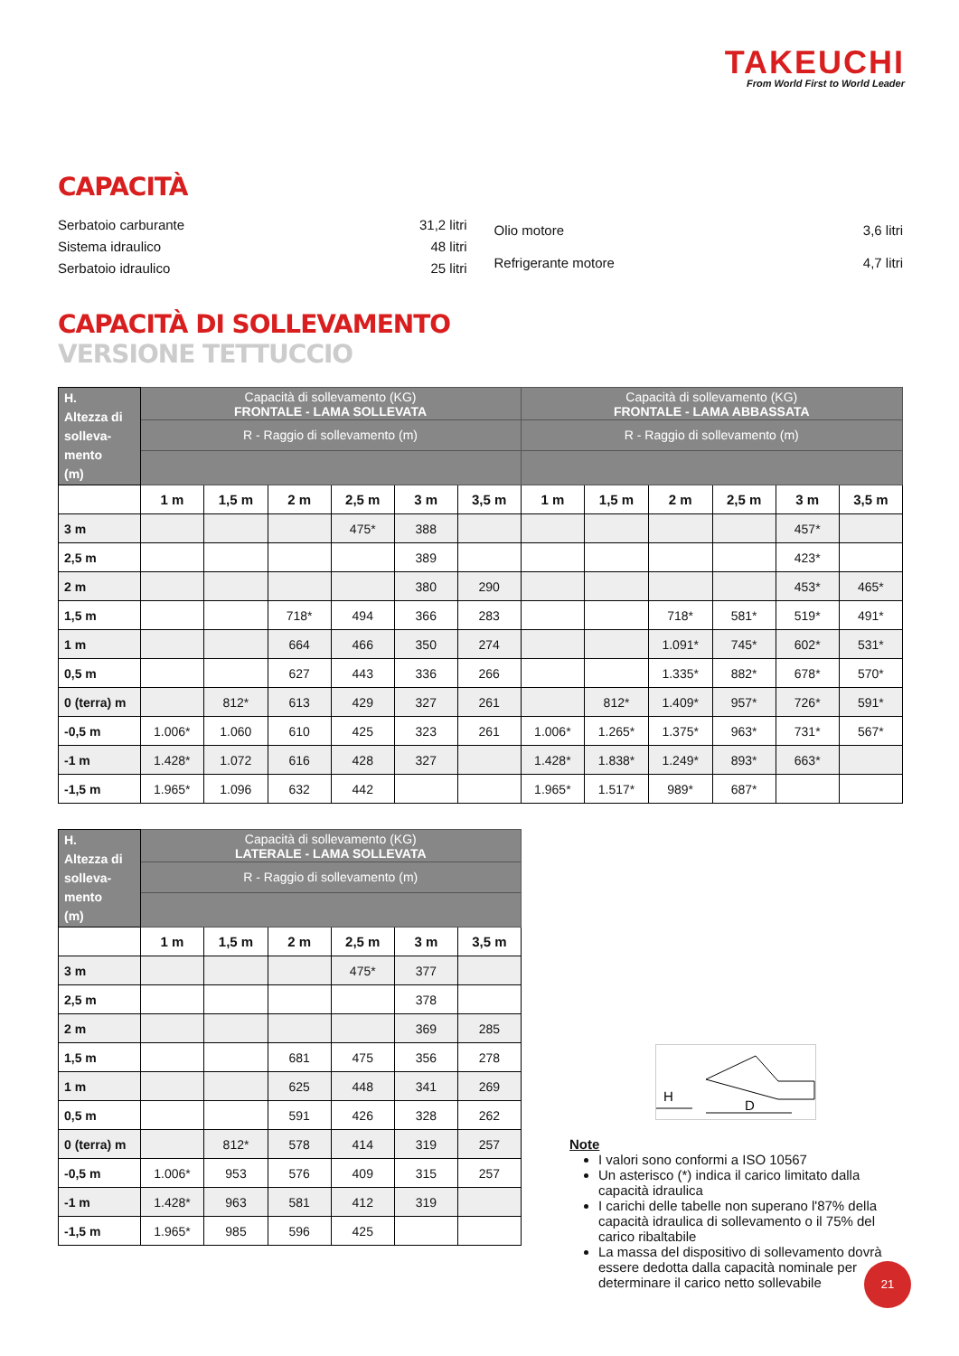TAKEUCHI
From World First to World Leader
CAPACITÀ
| Serbatoio carburante | 31,2 litri |
| Sistema idraulico | 48 litri |
| Serbatoio idraulico | 25 litri |
| Olio motore | 3,6 litri |
| Refrigerante motore | 4,7 litri |
CAPACITÀ DI SOLLEVAMENTO
VERSIONE TETTUCCIO
| H. Altezza di solleva- mento (m) | Capacità di sollevamento (KG) FRONTALE - LAMA SOLLEVATA | | | | | | Capacità di sollevamento (KG) FRONTALE - LAMA ABBASSATA | | | | | |
| --- | --- | --- | --- | --- | --- | --- | --- | --- | --- | --- | --- | --- |
| | R - Raggio di sollevamento (m) | | | | | | R - Raggio di sollevamento (m) | | | | | |
| | 1 m | 1,5 m | 2 m | 2,5 m | 3 m | 3,5 m | 1 m | 1,5 m | 2 m | 2,5 m | 3 m | 3,5 m |
| 3 m | | | | 475* | 388 | | | | | | 457* | |
| 2,5 m | | | | | 389 | | | | | | 423* | |
| 2 m | | | | | 380 | 290 | | | | | 453* | 465* |
| 1,5 m | | | 718* | 494 | 366 | 283 | | | 718* | 581* | 519* | 491* |
| 1 m | | | 664 | 466 | 350 | 274 | | | 1.091* | 745* | 602* | 531* |
| 0,5 m | | | 627 | 443 | 336 | 266 | | | 1.335* | 882* | 678* | 570* |
| 0 (terra) m | | 812* | 613 | 429 | 327 | 261 | | 812* | 1.409* | 957* | 726* | 591* |
| -0,5 m | 1.006* | 1.060 | 610 | 425 | 323 | 261 | 1.006* | 1.265* | 1.375* | 963* | 731* | 567* |
| -1 m | 1.428* | 1.072 | 616 | 428 | 327 | | 1.428* | 1.838* | 1.249* | 893* | 663* | |
| -1,5 m | 1.965* | 1.096 | 632 | 442 | | | 1.965* | 1.517* | 989* | 687* | | |
| H. Altezza di solleva- mento (m) | Capacità di sollevamento (KG) LATERALE - LAMA SOLLEVATA | | | | | |
| --- | --- | --- | --- | --- | --- | --- |
| | R - Raggio di sollevamento (m) | | | | | |
| | 1 m | 1,5 m | 2 m | 2,5 m | 3 m | 3,5 m |
| 3 m | | | | 475* | 377 | |
| 2,5 m | | | | | 378 | |
| 2 m | | | | | 369 | 285 |
| 1,5 m | | | 681 | 475 | 356 | 278 |
| 1 m | | | 625 | 448 | 341 | 269 |
| 0,5 m | | | 591 | 426 | 328 | 262 |
| 0 (terra) m | | 812* | 578 | 414 | 319 | 257 |
| -0,5 m | 1.006* | 953 | 576 | 409 | 315 | 257 |
| -1 m | 1.428* | 963 | 581 | 412 | 319 | |
| -1,5 m | 1.965* | 985 | 596 | 425 | | |
H
D
Note
I valori sono conformi a ISO 10567
Un asterisco (*) indica il carico limitato dalla capacità idraulica
I carichi delle tabelle non superano l'87% della capacità idraulica di sollevamento o il 75% del carico ribaltabile
La massa del dispositivo di sollevamento dovrà essere dedotta dalla capacità nominale per determinare il carico netto sollevabile
21